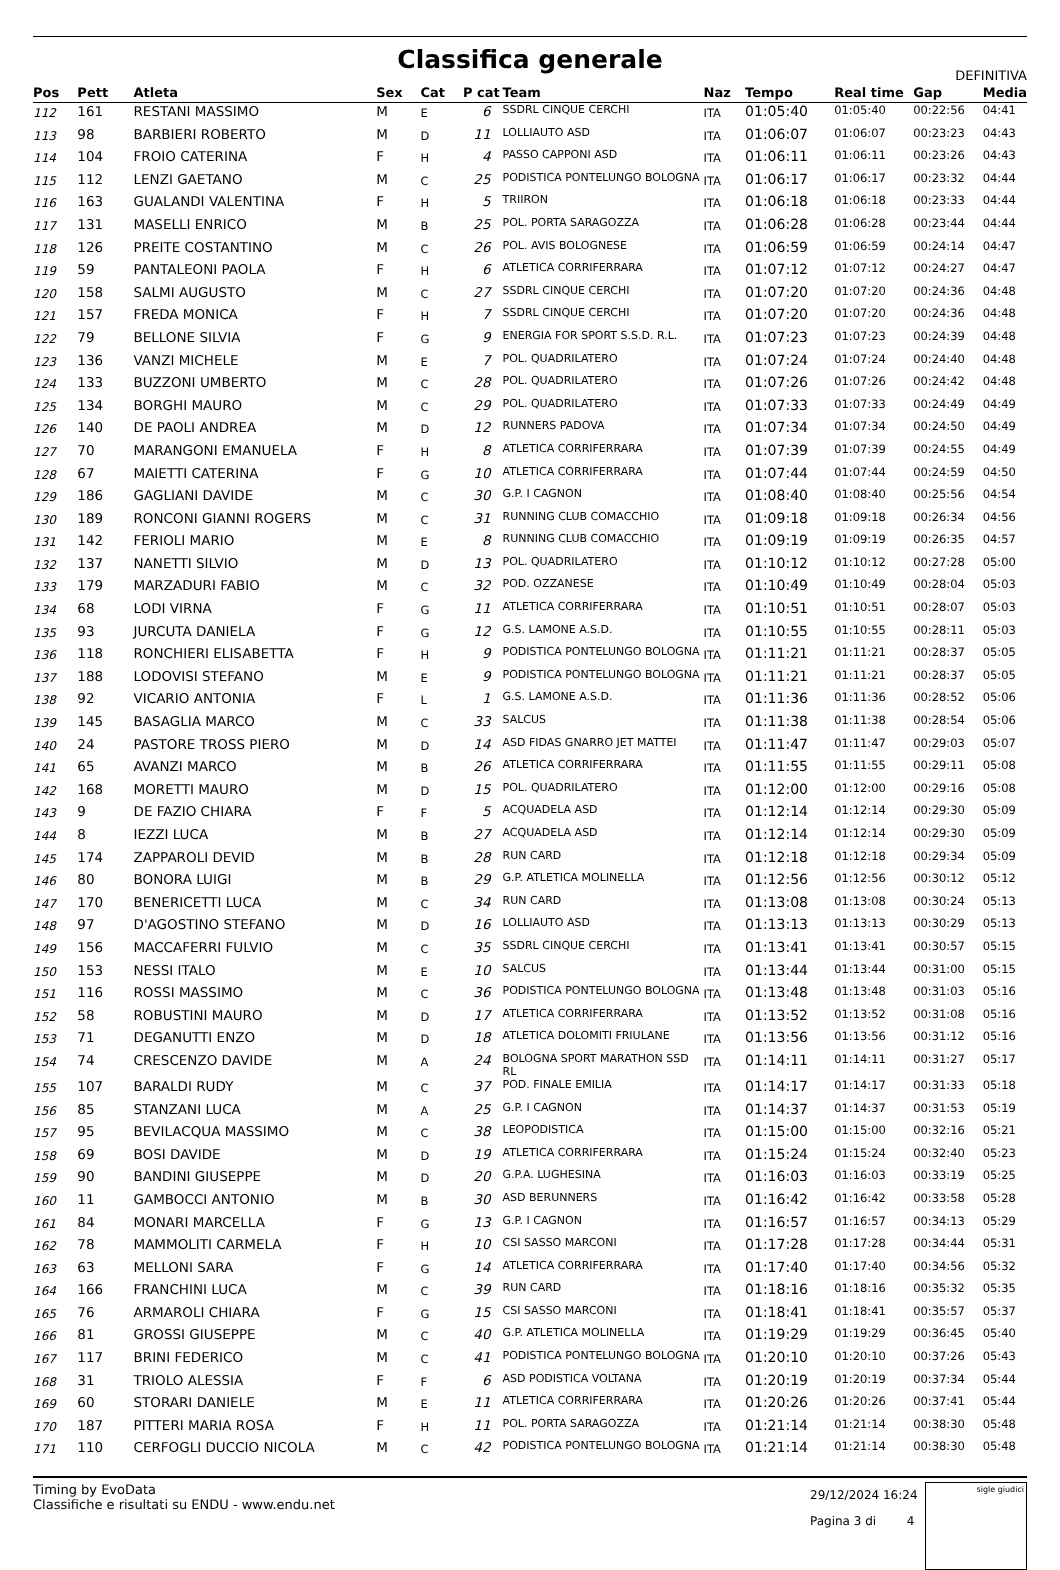Classifica generale
DEFINITIVA
| Pos | Pett | Atleta | Sex | Cat | P cat | Team | Naz | Tempo | Real time | Gap | Media |
| --- | --- | --- | --- | --- | --- | --- | --- | --- | --- | --- | --- |
| 112 | 161 | RESTANI MASSIMO | M | E | 6 | SSDRL CINQUE CERCHI | ITA | 01:05:40 | 01:05:40 | 00:22:56 | 04:41 |
| 113 | 98 | BARBIERI ROBERTO | M | D | 11 | LOLLIAUTO ASD | ITA | 01:06:07 | 01:06:07 | 00:23:23 | 04:43 |
| 114 | 104 | FROIO CATERINA | F | H | 4 | PASSO CAPPONI ASD | ITA | 01:06:11 | 01:06:11 | 00:23:26 | 04:43 |
| 115 | 112 | LENZI GAETANO | M | C | 25 | PODISTICA PONTELUNGO BOLOGNA | ITA | 01:06:17 | 01:06:17 | 00:23:32 | 04:44 |
| 116 | 163 | GUALANDI VALENTINA | F | H | 5 | TRIIRON | ITA | 01:06:18 | 01:06:18 | 00:23:33 | 04:44 |
| 117 | 131 | MASELLI ENRICO | M | B | 25 | POL. PORTA SARAGOZZA | ITA | 01:06:28 | 01:06:28 | 00:23:44 | 04:44 |
| 118 | 126 | PREITE COSTANTINO | M | C | 26 | POL. AVIS BOLOGNESE | ITA | 01:06:59 | 01:06:59 | 00:24:14 | 04:47 |
| 119 | 59 | PANTALEONI PAOLA | F | H | 6 | ATLETICA CORRIFERRARA | ITA | 01:07:12 | 01:07:12 | 00:24:27 | 04:47 |
| 120 | 158 | SALMI AUGUSTO | M | C | 27 | SSDRL CINQUE CERCHI | ITA | 01:07:20 | 01:07:20 | 00:24:36 | 04:48 |
| 121 | 157 | FREDA MONICA | F | H | 7 | SSDRL CINQUE CERCHI | ITA | 01:07:20 | 01:07:20 | 00:24:36 | 04:48 |
| 122 | 79 | BELLONE SILVIA | F | G | 9 | ENERGIA FOR SPORT S.S.D. R.L. | ITA | 01:07:23 | 01:07:23 | 00:24:39 | 04:48 |
| 123 | 136 | VANZI MICHELE | M | E | 7 | POL. QUADRILATERO | ITA | 01:07:24 | 01:07:24 | 00:24:40 | 04:48 |
| 124 | 133 | BUZZONI UMBERTO | M | C | 28 | POL. QUADRILATERO | ITA | 01:07:26 | 01:07:26 | 00:24:42 | 04:48 |
| 125 | 134 | BORGHI MAURO | M | C | 29 | POL. QUADRILATERO | ITA | 01:07:33 | 01:07:33 | 00:24:49 | 04:49 |
| 126 | 140 | DE PAOLI ANDREA | M | D | 12 | RUNNERS PADOVA | ITA | 01:07:34 | 01:07:34 | 00:24:50 | 04:49 |
| 127 | 70 | MARANGONI EMANUELA | F | H | 8 | ATLETICA CORRIFERRARA | ITA | 01:07:39 | 01:07:39 | 00:24:55 | 04:49 |
| 128 | 67 | MAIETTI CATERINA | F | G | 10 | ATLETICA CORRIFERRARA | ITA | 01:07:44 | 01:07:44 | 00:24:59 | 04:50 |
| 129 | 186 | GAGLIANI DAVIDE | M | C | 30 | G.P. I CAGNON | ITA | 01:08:40 | 01:08:40 | 00:25:56 | 04:54 |
| 130 | 189 | RONCONI GIANNI ROGERS | M | C | 31 | RUNNING CLUB COMACCHIO | ITA | 01:09:18 | 01:09:18 | 00:26:34 | 04:56 |
| 131 | 142 | FERIOLI MARIO | M | E | 8 | RUNNING CLUB COMACCHIO | ITA | 01:09:19 | 01:09:19 | 00:26:35 | 04:57 |
| 132 | 137 | NANETTI SILVIO | M | D | 13 | POL. QUADRILATERO | ITA | 01:10:12 | 01:10:12 | 00:27:28 | 05:00 |
| 133 | 179 | MARZADURI FABIO | M | C | 32 | POD. OZZANESE | ITA | 01:10:49 | 01:10:49 | 00:28:04 | 05:03 |
| 134 | 68 | LODI VIRNA | F | G | 11 | ATLETICA CORRIFERRARA | ITA | 01:10:51 | 01:10:51 | 00:28:07 | 05:03 |
| 135 | 93 | JURCUTA DANIELA | F | G | 12 | G.S. LAMONE A.S.D. | ITA | 01:10:55 | 01:10:55 | 00:28:11 | 05:03 |
| 136 | 118 | RONCHIERI ELISABETTA | F | H | 9 | PODISTICA PONTELUNGO BOLOGNA | ITA | 01:11:21 | 01:11:21 | 00:28:37 | 05:05 |
| 137 | 188 | LODOVISI STEFANO | M | E | 9 | PODISTICA PONTELUNGO BOLOGNA | ITA | 01:11:21 | 01:11:21 | 00:28:37 | 05:05 |
| 138 | 92 | VICARIO ANTONIA | F | L | 1 | G.S. LAMONE A.S.D. | ITA | 01:11:36 | 01:11:36 | 00:28:52 | 05:06 |
| 139 | 145 | BASAGLIA MARCO | M | C | 33 | SALCUS | ITA | 01:11:38 | 01:11:38 | 00:28:54 | 05:06 |
| 140 | 24 | PASTORE TROSS PIERO | M | D | 14 | ASD FIDAS GNARRO JET MATTEI | ITA | 01:11:47 | 01:11:47 | 00:29:03 | 05:07 |
| 141 | 65 | AVANZI MARCO | M | B | 26 | ATLETICA CORRIFERRARA | ITA | 01:11:55 | 01:11:55 | 00:29:11 | 05:08 |
| 142 | 168 | MORETTI MAURO | M | D | 15 | POL. QUADRILATERO | ITA | 01:12:00 | 01:12:00 | 00:29:16 | 05:08 |
| 143 | 9 | DE FAZIO CHIARA | F | F | 5 | ACQUADELA ASD | ITA | 01:12:14 | 01:12:14 | 00:29:30 | 05:09 |
| 144 | 8 | IEZZI LUCA | M | B | 27 | ACQUADELA ASD | ITA | 01:12:14 | 01:12:14 | 00:29:30 | 05:09 |
| 145 | 174 | ZAPPAROLI DEVID | M | B | 28 | RUN CARD | ITA | 01:12:18 | 01:12:18 | 00:29:34 | 05:09 |
| 146 | 80 | BONORA LUIGI | M | B | 29 | G.P. ATLETICA MOLINELLA | ITA | 01:12:56 | 01:12:56 | 00:30:12 | 05:12 |
| 147 | 170 | BENERICETTI LUCA | M | C | 34 | RUN CARD | ITA | 01:13:08 | 01:13:08 | 00:30:24 | 05:13 |
| 148 | 97 | D'AGOSTINO STEFANO | M | D | 16 | LOLLIAUTO ASD | ITA | 01:13:13 | 01:13:13 | 00:30:29 | 05:13 |
| 149 | 156 | MACCAFERRI FULVIO | M | C | 35 | SSDRL CINQUE CERCHI | ITA | 01:13:41 | 01:13:41 | 00:30:57 | 05:15 |
| 150 | 153 | NESSI ITALO | M | E | 10 | SALCUS | ITA | 01:13:44 | 01:13:44 | 00:31:00 | 05:15 |
| 151 | 116 | ROSSI MASSIMO | M | C | 36 | PODISTICA PONTELUNGO BOLOGNA | ITA | 01:13:48 | 01:13:48 | 00:31:03 | 05:16 |
| 152 | 58 | ROBUSTINI MAURO | M | D | 17 | ATLETICA CORRIFERRARA | ITA | 01:13:52 | 01:13:52 | 00:31:08 | 05:16 |
| 153 | 71 | DEGANUTTI ENZO | M | D | 18 | ATLETICA DOLOMITI FRIULANE | ITA | 01:13:56 | 01:13:56 | 00:31:12 | 05:16 |
| 154 | 74 | CRESCENZO DAVIDE | M | A | 24 | BOLOGNA SPORT MARATHON SSD RL | ITA | 01:14:11 | 01:14:11 | 00:31:27 | 05:17 |
| 155 | 107 | BARALDI RUDY | M | C | 37 | POD. FINALE EMILIA | ITA | 01:14:17 | 01:14:17 | 00:31:33 | 05:18 |
| 156 | 85 | STANZANI LUCA | M | A | 25 | G.P. I CAGNON | ITA | 01:14:37 | 01:14:37 | 00:31:53 | 05:19 |
| 157 | 95 | BEVILACQUA MASSIMO | M | C | 38 | LEOPODISTICA | ITA | 01:15:00 | 01:15:00 | 00:32:16 | 05:21 |
| 158 | 69 | BOSI DAVIDE | M | D | 19 | ATLETICA CORRIFERRARA | ITA | 01:15:24 | 01:15:24 | 00:32:40 | 05:23 |
| 159 | 90 | BANDINI GIUSEPPE | M | D | 20 | G.P.A. LUGHESINA | ITA | 01:16:03 | 01:16:03 | 00:33:19 | 05:25 |
| 160 | 11 | GAMBOCCI ANTONIO | M | B | 30 | ASD BERUNNERS | ITA | 01:16:42 | 01:16:42 | 00:33:58 | 05:28 |
| 161 | 84 | MONARI MARCELLA | F | G | 13 | G.P. I CAGNON | ITA | 01:16:57 | 01:16:57 | 00:34:13 | 05:29 |
| 162 | 78 | MAMMOLITI CARMELA | F | H | 10 | CSI SASSO MARCONI | ITA | 01:17:28 | 01:17:28 | 00:34:44 | 05:31 |
| 163 | 63 | MELLONI SARA | F | G | 14 | ATLETICA CORRIFERRARA | ITA | 01:17:40 | 01:17:40 | 00:34:56 | 05:32 |
| 164 | 166 | FRANCHINI LUCA | M | C | 39 | RUN CARD | ITA | 01:18:16 | 01:18:16 | 00:35:32 | 05:35 |
| 165 | 76 | ARMAROLI CHIARA | F | G | 15 | CSI SASSO MARCONI | ITA | 01:18:41 | 01:18:41 | 00:35:57 | 05:37 |
| 166 | 81 | GROSSI GIUSEPPE | M | C | 40 | G.P. ATLETICA MOLINELLA | ITA | 01:19:29 | 01:19:29 | 00:36:45 | 05:40 |
| 167 | 117 | BRINI FEDERICO | M | C | 41 | PODISTICA PONTELUNGO BOLOGNA | ITA | 01:20:10 | 01:20:10 | 00:37:26 | 05:43 |
| 168 | 31 | TRIOLO ALESSIA | F | F | 6 | ASD PODISTICA VOLTANA | ITA | 01:20:19 | 01:20:19 | 00:37:34 | 05:44 |
| 169 | 60 | STORARI DANIELE | M | E | 11 | ATLETICA CORRIFERRARA | ITA | 01:20:26 | 01:20:26 | 00:37:41 | 05:44 |
| 170 | 187 | PITTERI MARIA ROSA | F | H | 11 | POL. PORTA SARAGOZZA | ITA | 01:21:14 | 01:21:14 | 00:38:30 | 05:48 |
| 171 | 110 | CERFOGLI DUCCIO NICOLA | M | C | 42 | PODISTICA PONTELUNGO BOLOGNA | ITA | 01:21:14 | 01:21:14 | 00:38:30 | 05:48 |
Timing by EvoData
Classifiche e risultati su ENDU - www.endu.net
29/12/2024 16:24
Pagina 3 di 4
sigle giudici